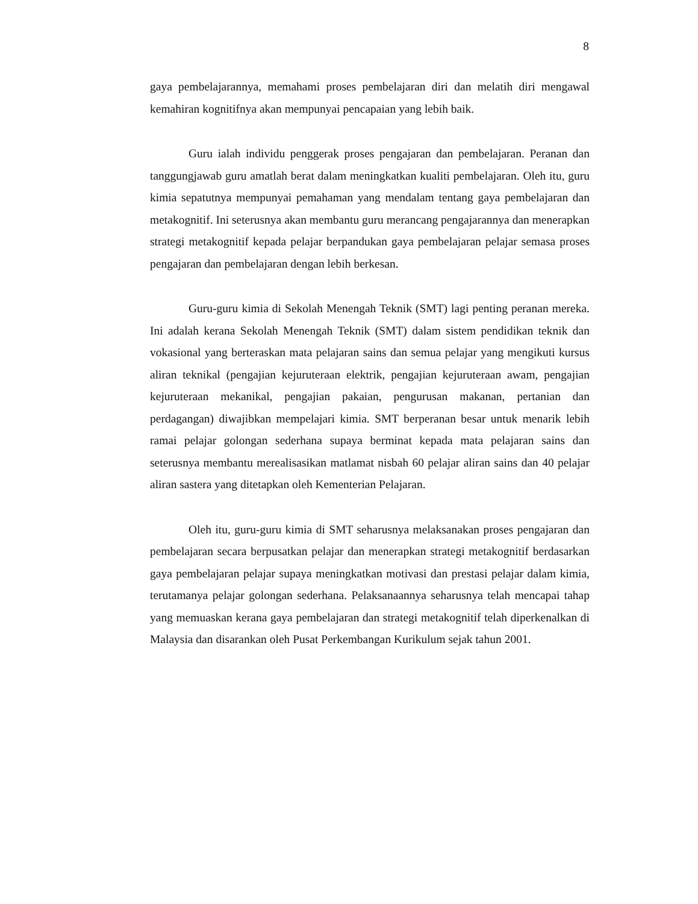8
gaya pembelajarannya, memahami proses pembelajaran diri dan melatih diri mengawal kemahiran kognitifnya akan mempunyai pencapaian yang lebih baik.
Guru ialah individu penggerak proses pengajaran dan pembelajaran. Peranan dan tanggungjawab guru amatlah berat dalam meningkatkan kualiti pembelajaran. Oleh itu, guru kimia sepatutnya mempunyai pemahaman yang mendalam tentang gaya pembelajaran dan metakognitif. Ini seterusnya akan membantu guru merancang pengajarannya dan menerapkan strategi metakognitif kepada pelajar berpandukan gaya pembelajaran pelajar semasa proses pengajaran dan pembelajaran dengan lebih berkesan.
Guru-guru kimia di Sekolah Menengah Teknik (SMT) lagi penting peranan mereka. Ini adalah kerana Sekolah Menengah Teknik (SMT) dalam sistem pendidikan teknik dan vokasional yang berteraskan mata pelajaran sains dan semua pelajar yang mengikuti kursus aliran teknikal (pengajian kejuruteraan elektrik, pengajian kejuruteraan awam, pengajian kejuruteraan mekanikal, pengajian pakaian, pengurusan makanan, pertanian dan perdagangan) diwajibkan mempelajari kimia. SMT berperanan besar untuk menarik lebih ramai pelajar golongan sederhana supaya berminat kepada mata pelajaran sains dan seterusnya membantu merealisasikan matlamat nisbah 60 pelajar aliran sains dan 40 pelajar aliran sastera yang ditetapkan oleh Kementerian Pelajaran.
Oleh itu, guru-guru kimia di SMT seharusnya melaksanakan proses pengajaran dan pembelajaran secara berpusatkan pelajar dan menerapkan strategi metakognitif berdasarkan gaya pembelajaran pelajar supaya meningkatkan motivasi dan prestasi pelajar dalam kimia, terutamanya pelajar golongan sederhana. Pelaksanaannya seharusnya telah mencapai tahap yang memuaskan kerana gaya pembelajaran dan strategi metakognitif telah diperkenalkan di Malaysia dan disarankan oleh Pusat Perkembangan Kurikulum sejak tahun 2001.